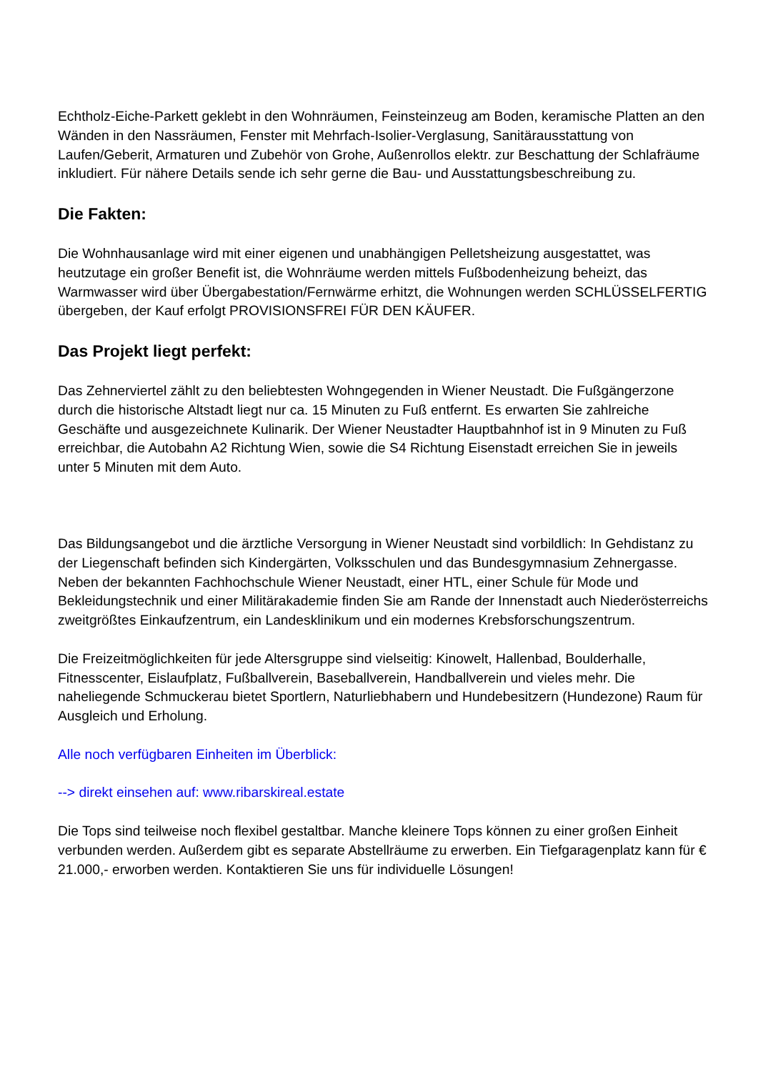Echtholz-Eiche-Parkett geklebt in den Wohnräumen, Feinsteinzeug am Boden, keramische Platten an den Wänden in den Nassräumen, Fenster mit Mehrfach-Isolier-Verglasung, Sanitärausstattung von Laufen/Geberit, Armaturen und Zubehör von Grohe, Außenrollos elektr. zur Beschattung der Schlafräume inkludiert. Für nähere Details sende ich sehr gerne die Bau- und Ausstattungsbeschreibung zu.
Die Fakten:
Die Wohnhausanlage wird mit einer eigenen und unabhängigen Pelletsheizung ausgestattet, was heutzutage ein großer Benefit ist, die Wohnräume werden mittels Fußbodenheizung beheizt, das Warmwasser wird über Übergabestation/Fernwärme erhitzt, die Wohnungen werden SCHLÜSSELFERTIG übergeben, der Kauf erfolgt PROVISIONSFREI FÜR DEN KÄUFER.
Das Projekt liegt perfekt:
Das Zehnerviertel zählt zu den beliebtesten Wohngegenden in Wiener Neustadt. Die Fußgängerzone durch die historische Altstadt liegt nur ca. 15 Minuten zu Fuß entfernt. Es erwarten Sie zahlreiche Geschäfte und ausgezeichnete Kulinarik. Der Wiener Neustadter Hauptbahnhof ist in 9 Minuten zu Fuß erreichbar, die Autobahn A2 Richtung Wien, sowie die S4 Richtung Eisenstadt erreichen Sie in jeweils unter 5 Minuten mit dem Auto.
Das Bildungsangebot und die ärztliche Versorgung in Wiener Neustadt sind vorbildlich: In Gehdistanz zu der Liegenschaft befinden sich Kindergärten, Volksschulen und das Bundesgymnasium Zehnergasse. Neben der bekannten Fachhochschule Wiener Neustadt, einer HTL, einer Schule für Mode und Bekleidungstechnik und einer Militärakademie finden Sie am Rande der Innenstadt auch Niederösterreichs zweitgrößtes Einkaufzentrum, ein Landesklinikum und ein modernes Krebsforschungszentrum.
Die Freizeitmöglichkeiten für jede Altersgruppe sind vielseitig: Kinowelt, Hallenbad, Boulderhalle, Fitnesscenter, Eislaufplatz, Fußballverein, Baseballverein, Handballverein und vieles mehr. Die naheliegende Schmuckerau bietet Sportlern, Naturliebhabern und Hundebesitzern (Hundezone) Raum für Ausgleich und Erholung.
Alle noch verfügbaren Einheiten im Überblick:
--> direkt einsehen auf: www.ribarskireal.estate
Die Tops sind teilweise noch flexibel gestaltbar. Manche kleinere Tops können zu einer großen Einheit verbunden werden. Außerdem gibt es separate Abstellräume zu erwerben. Ein Tiefgaragenplatz kann für € 21.000,- erworben werden. Kontaktieren Sie uns für individuelle Lösungen!